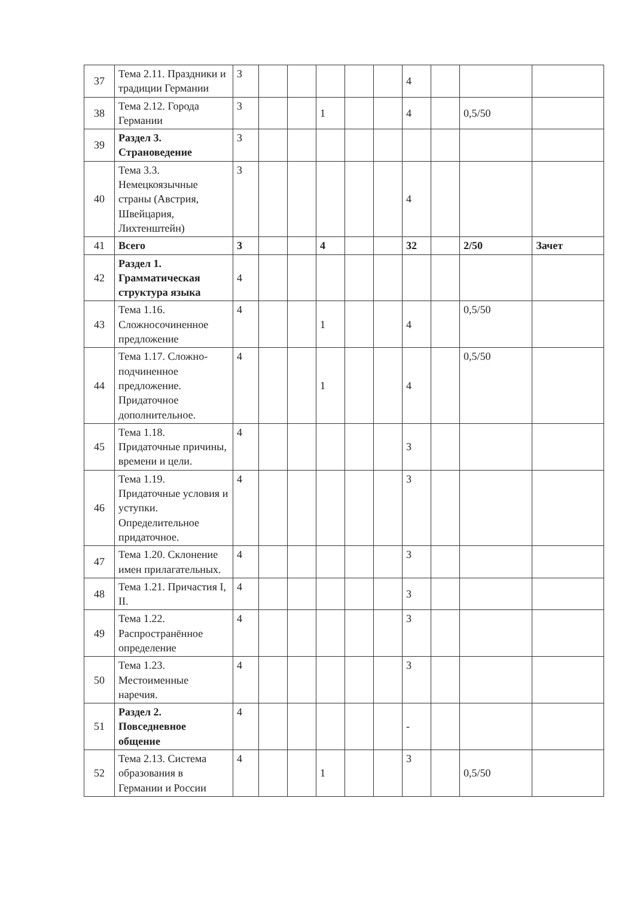| 37 | Тема 2.11. Праздники и традиции Германии | 3 | | | | | | 4 | | | |
| 38 | Тема 2.12. Города Германии | 3 | | | 1 | | | 4 | | 0,5/50 | |
| 39 | Раздел 3. Страноведение | 3 | | | | | | | | | |
| 40 | Тема 3.3. Немецкоязычные страны (Австрия, Швейцария, Лихтенштейн) | 3 | | | | | | 4 | | | |
| 41 | Всего | 3 | | | 4 | | | 32 | | 2/50 | Зачет |
| 42 | Раздел 1. Грамматическая структура языка | 4 | | | | | | | | | |
| 43 | Тема 1.16. Сложносочиненное предложение | 4 | | | 1 | | | 4 | | 0,5/50 | |
| 44 | Тема 1.17. Сложно-подчиненное предложение. Придаточное дополнительное. | 4 | | | 1 | | | 4 | | 0,5/50 | |
| 45 | Тема 1.18. Придаточные причины, времени и цели. | 4 | | | | | | 3 | | | |
| 46 | Тема 1.19. Придаточные условия и уступки. Определительное придаточное. | 4 | | | | | | 3 | | | |
| 47 | Тема 1.20. Склонение имен прилагательных. | 4 | | | | | | 3 | | | |
| 48 | Тема 1.21. Причастия I, II. | 4 | | | | | | 3 | | | |
| 49 | Тема 1.22. Распространённое определение | 4 | | | | | | 3 | | | |
| 50 | Тема 1.23. Местоименные наречия. | 4 | | | | | | 3 | | | |
| 51 | Раздел 2. Повседневное общение | 4 | | | | | | - | | | |
| 52 | Тема 2.13. Система образования в Германии и России | 4 | | | 1 | | | 3 | | 0,5/50 | |